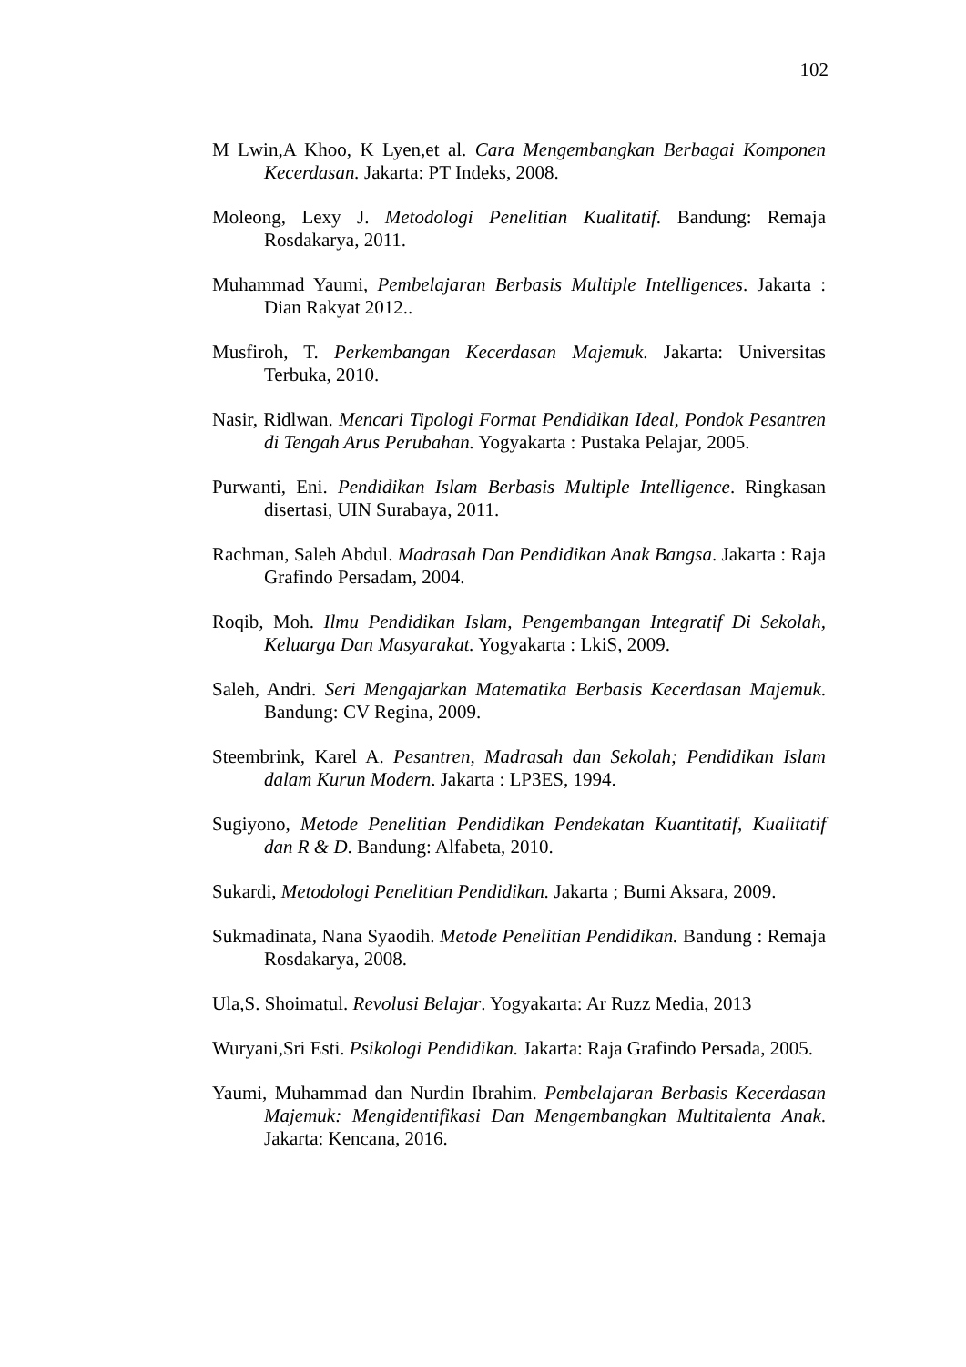102
M Lwin,A Khoo, K Lyen,et al. Cara Mengembangkan Berbagai Komponen Kecerdasan. Jakarta: PT Indeks, 2008.
Moleong, Lexy J. Metodologi Penelitian Kualitatif. Bandung: Remaja Rosdakarya, 2011.
Muhammad Yaumi, Pembelajaran Berbasis Multiple Intelligences. Jakarta : Dian Rakyat 2012..
Musfiroh, T. Perkembangan Kecerdasan Majemuk. Jakarta: Universitas Terbuka, 2010.
Nasir, Ridlwan. Mencari Tipologi Format Pendidikan Ideal, Pondok Pesantren di Tengah Arus Perubahan. Yogyakarta : Pustaka Pelajar, 2005.
Purwanti, Eni. Pendidikan Islam Berbasis Multiple Intelligence. Ringkasan disertasi, UIN Surabaya, 2011.
Rachman, Saleh Abdul. Madrasah Dan Pendidikan Anak Bangsa. Jakarta : Raja Grafindo Persadam, 2004.
Roqib, Moh. Ilmu Pendidikan Islam, Pengembangan Integratif Di Sekolah, Keluarga Dan Masyarakat. Yogyakarta : LkiS, 2009.
Saleh, Andri. Seri Mengajarkan Matematika Berbasis Kecerdasan Majemuk. Bandung: CV Regina, 2009.
Steembrink, Karel A. Pesantren, Madrasah dan Sekolah; Pendidikan Islam dalam Kurun Modern. Jakarta : LP3ES, 1994.
Sugiyono, Metode Penelitian Pendidikan Pendekatan Kuantitatif, Kualitatif dan R & D. Bandung: Alfabeta, 2010.
Sukardi, Metodologi Penelitian Pendidikan. Jakarta ; Bumi Aksara, 2009.
Sukmadinata, Nana Syaodih. Metode Penelitian Pendidikan. Bandung : Remaja Rosdakarya, 2008.
Ula,S. Shoimatul. Revolusi Belajar. Yogyakarta: Ar Ruzz Media, 2013
Wuryani,Sri Esti. Psikologi Pendidikan. Jakarta: Raja Grafindo Persada, 2005.
Yaumi, Muhammad dan Nurdin Ibrahim. Pembelajaran Berbasis Kecerdasan Majemuk: Mengidentifikasi Dan Mengembangkan Multitalenta Anak. Jakarta: Kencana, 2016.